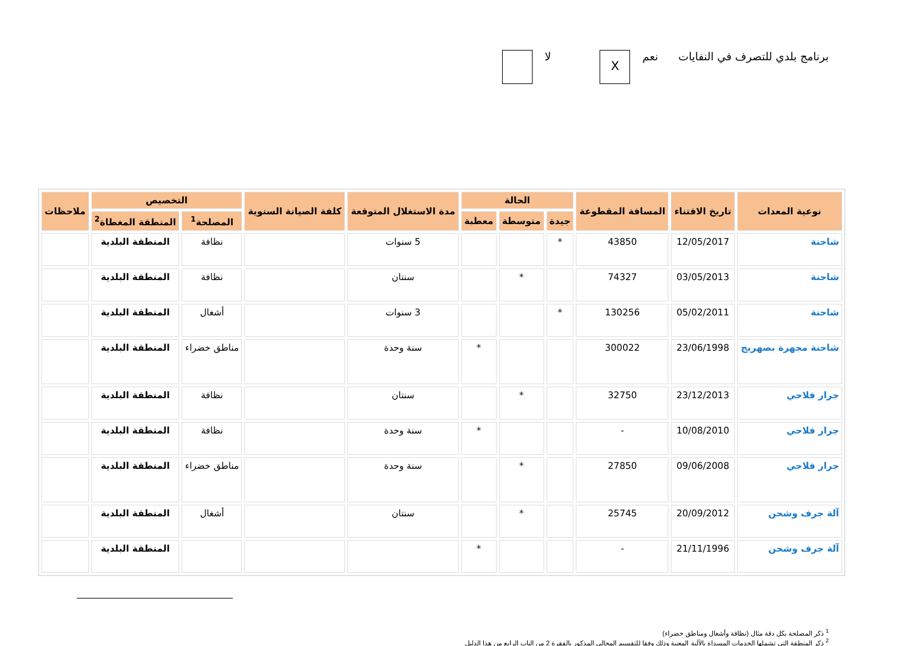برنامج بلدي للتصرف في النفايات نعم X لا
| نوعية المعدات | تاريخ الاقتناء | المسافة المقطوعة | الحالة | | | مدة الاستغلال المتوقعة | كلفة الصيانة السنوية | التخصيص | | ملاحظات |
| --- | --- | --- | --- | --- | --- | --- | --- | --- | --- | --- |
| | | | جيدة | متوسطة | معطبة | | | المصلحة<sup>1</sup> | المنطقة المغطاة<sup>2</sup> | |
| شاحنة | 12/05/2017 | 43850 | * | | | 5 سنوات | | نظافة | المنطقة البلدية | |
| شاحنة | 03/05/2013 | 74327 | | * | | سنتان | | نظافة | المنطقة البلدية | |
| شاحنة | 05/02/2011 | 130256 | * | | | 3 سنوات | | أشغال | المنطقة البلدية | |
| شاحنة مجهزة بصهريج | 23/06/1998 | 300022 | | | * | سنة وحدة | | مناطق خضراء | المنطقة البلدية | |
| جرار فلاحي | 23/12/2013 | 32750 | | * | | سنتان | | نظافة | المنطقة البلدية | |
| جرار فلاحي | 10/08/2010 | - | | | * | سنة وحدة | | نظافة | المنطقة البلدية | |
| جرار فلاحي | 09/06/2008 | 27850 | | * | | سنة وحدة | | مناطق خضراء | المنطقة البلدية | |
| آلة جرف وشحن | 20/09/2012 | 25745 | | * | | سنتان | | أشغال | المنطقة البلدية | |
| آلة جرف وشحن | 21/11/1996 | - | | | * | | | | المنطقة البلدية | |
<sup>1</sup> ذكر المصلحة بكل دقة مثال (نظافة وأشغال ومناطق خضراء)
<sup>2</sup> ذكر المنطقة التي تشملها الخدمات المسداة بالآلية المعنية وذلك وفقا للتقسيم المجالي المذكور بالفقرة 2 من الباب الرابع من هذا الدليل